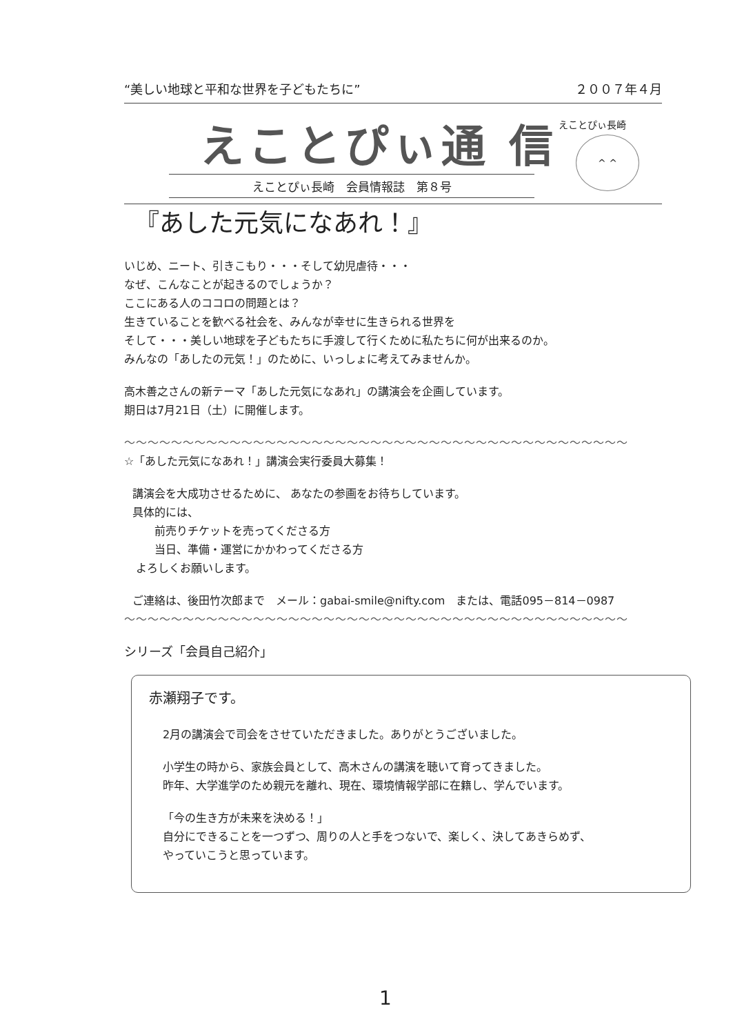“美しい地球と平和な世界を子どもたちに” ２００７年４月
えことぴぃ通 信
えことぴぃ長崎
^ ^
えことぴぃ長崎　会員情報誌　第８号
『あした元気になあれ！』
いじめ、ニート、引きこもり・・・そして幼児虐待・・・
なぜ、こんなことが起きるのでしょうか？
ここにある人のココロの問題とは？
生きていることを歓べる社会を、みんなが幸せに生きられる世界を
そして・・・美しい地球を子どもたちに手渡して行くために私たちに何が出来るのか。
みんなの「あしたの元気！」のために、いっしょに考えてみませんか。
高木善之さんの新テーマ「あした元気になあれ」の講演会を企画しています。
期日は7月21日（土）に開催します。
～～～～～～～～～～～～～～～～～～～～～～～～～～～～～～～～～～～～～～～～～～～
☆「あした元気になあれ！」講演会実行委員大募集！
講演会を大成功させるために、 あなたの参画をお待ちしています。
具体的には、
　　前売りチケットを売ってくださる方
　　当日、準備・運営にかかわってくださる方
よろしくお願いします。
ご連絡は、後田竹次郎まで　メール：gabai-smile@nifty.com　または、電話095－814－0987
～～～～～～～～～～～～～～～～～～～～～～～～～～～～～～～～～～～～～～～～～～～
シリーズ「会員自己紹介」
赤瀬翔子です。
2月の講演会で司会をさせていただきました。ありがとうございました。
小学生の時から、家族会員として、高木さんの講演を聴いて育ってきました。
昨年、大学進学のため親元を離れ、現在、環境情報学部に在籍し、学んでいます。
「今の生き方が未来を決める！」
自分にできることを一つずつ、周りの人と手をつないで、楽しく、決してあきらめず、
やっていこうと思っています。
1